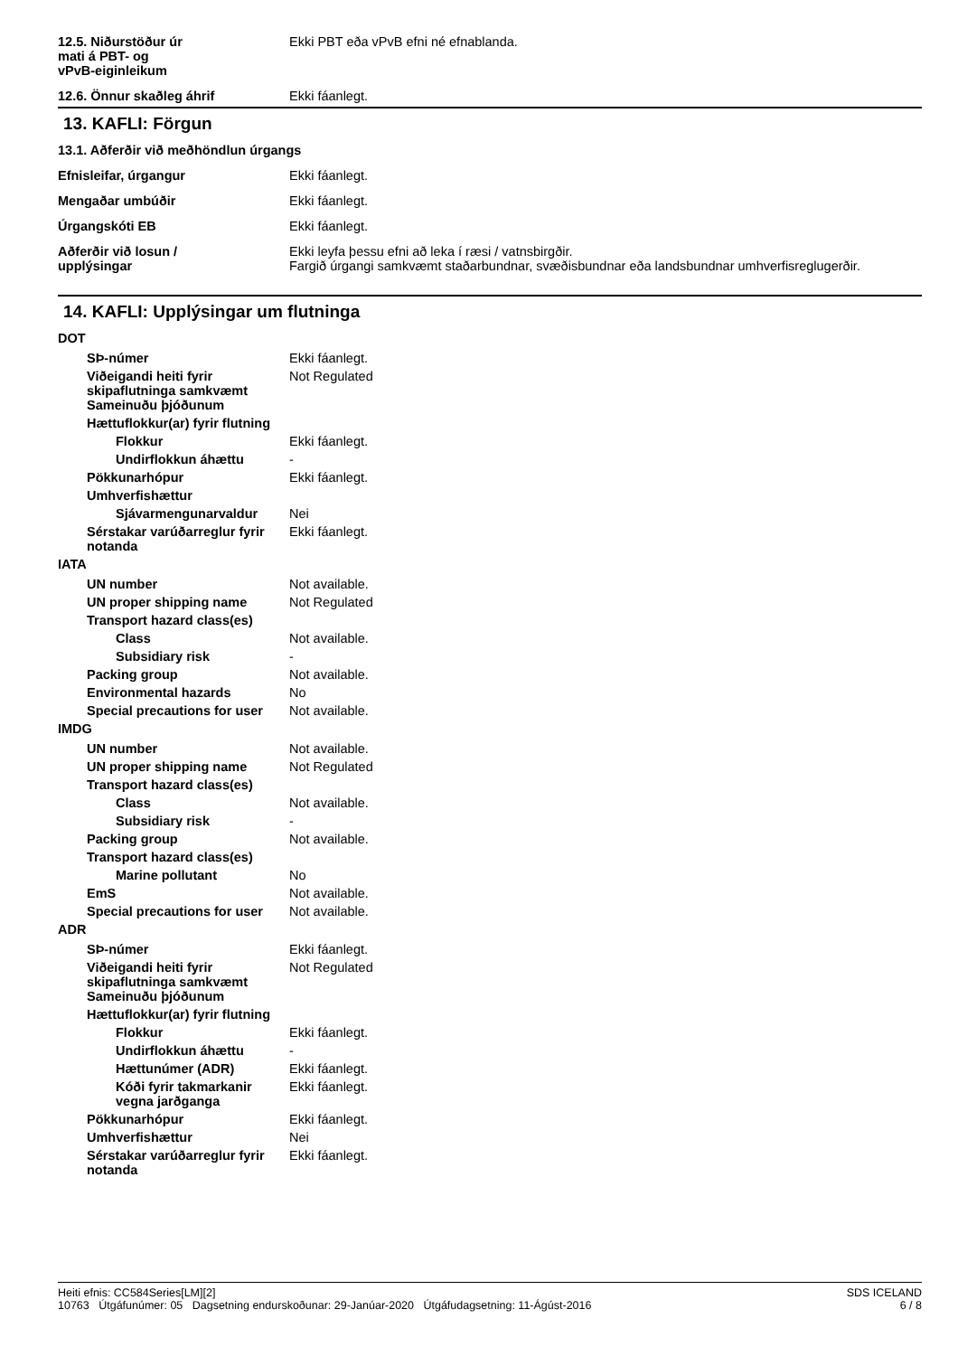12.5. Niðurstöður úr
mati á PBT- og
vPvB-eiginleikum
Ekki PBT eða vPvB efni né efnablanda.
12.6. Önnur skaðleg áhrif Ekki fáanlegt.
13. KAFLI: Förgun
13.1. Aðferðir við meðhöndlun úrgangs
Efnisleifar, úrgangur Ekki fáanlegt.
Mengaðar umbúðir Ekki fáanlegt.
Úrgangskóti EB Ekki fáanlegt.
Aðferðir við losun /
upplýsingar
Ekki leyfa þessu efni að leka í ræsi / vatnsbirgðir.
Fargið úrgangi samkvæmt staðarbundnar, svæðisbundnar eða landsbundnar umhverfisreglugerðir.
14. KAFLI: Upplýsingar um flutninga
DOT
SÞ-númer Ekki fáanlegt.
Viðeigandi heiti fyrir skipaflutninga samkvæmt Sameinuðu þjóðunum
Not Regulated
Hættuflokkur(ar) fyrir flutning
Flokkur Ekki fáanlegt.
Undirflokkun áhættu -
Pökkunarhópur Ekki fáanlegt.
Umhverfishættur
Sjávarmengunarvaldur Nei
Sérstakar varúðarreglur fyrir notanda
Ekki fáanlegt.
IATA
UN number Not available.
UN proper shipping name Not Regulated
Transport hazard class(es)
Class Not available.
Subsidiary risk -
Packing group Not available.
Environmental hazards No
Special precautions for user
Not available.
IMDG
UN number Not available.
UN proper shipping name Not Regulated
Transport hazard class(es)
Class Not available.
Subsidiary risk -
Packing group Not available.
Transport hazard class(es)
Marine pollutant No
EmS Not available.
Special precautions for user
Not available.
ADR
SÞ-númer Ekki fáanlegt.
Viðeigandi heiti fyrir skipaflutninga samkvæmt Sameinuðu þjóðunum
Not Regulated
Hættuflokkur(ar) fyrir flutning
Flokkur Ekki fáanlegt.
Undirflokkun áhættu -
Hættunúmer (ADR) Ekki fáanlegt.
Kóði fyrir takmarkanir vegna jarðganga
Ekki fáanlegt.
Pökkunarhópur Ekki fáanlegt.
Umhverfishættur Nei
Sérstakar varúðarreglur fyrir notanda
Ekki fáanlegt.
Heiti efnis: CC584Series[LM][2]
10763 Útgáfunúmer: 05 Dagsetning endurskoðunar: 29-Janúar-2020 Útgáfudagsetning: 11-Ágúst-2016
SDS ICELAND
6 / 8